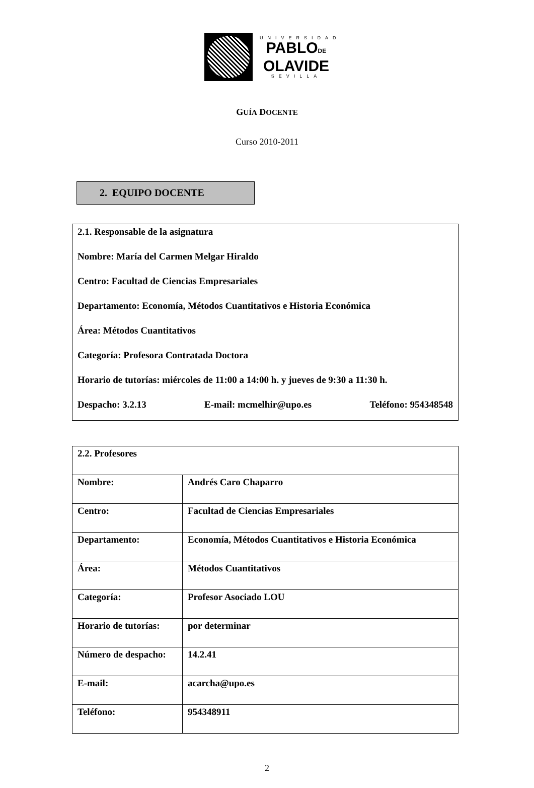UNIVERSIDAD
PABLODE
OLAVIDE
SEVILLA
GUÍA DOCENTE
Curso 2010-2011
2. EQUIPO DOCENTE
2.1. Responsable de la asignatura
Nombre: María del Carmen Melgar Hiraldo
Centro: Facultad de Ciencias Empresariales
Departamento: Economía, Métodos Cuantitativos e Historia Económica
Área: Métodos Cuantitativos
Categoría: Profesora Contratada Doctora
Horario de tutorías: miércoles de 11:00 a 14:00 h. y jueves de 9:30 a 11:30 h.
Despacho: 3.2.13 E-mail: mcmelhir@upo.es Teléfono: 954348548
| 2.2. Profesores | |
| Nombre: | Andrés Caro Chaparro |
| Centro: | Facultad de Ciencias Empresariales |
| Departamento: | Economía, Métodos Cuantitativos e Historia Económica |
| Área: | Métodos Cuantitativos |
| Categoría: | Profesor Asociado LOU |
| Horario de tutorías: | por determinar |
| Número de despacho: | 14.2.41 |
| E-mail: | acarcha@upo.es |
| Teléfono: | 954348911 |
2